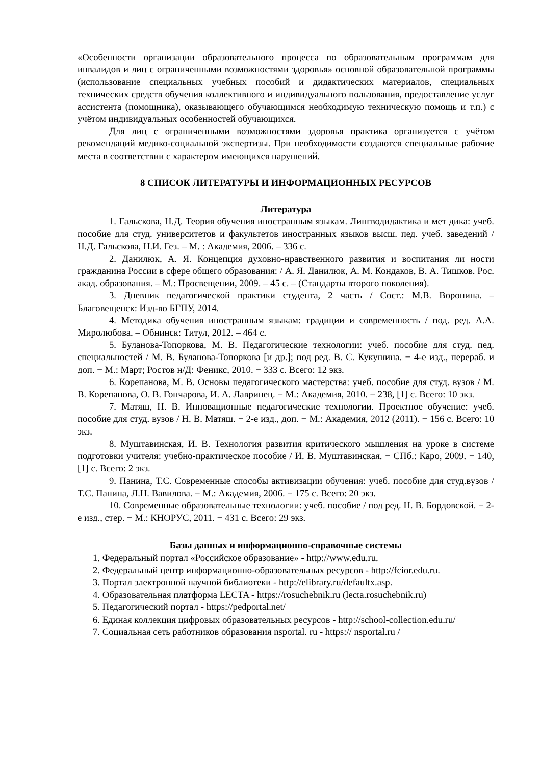«Особенности организации образовательного процесса по образовательным программам для инвалидов и лиц с ограниченными возможностями здоровья» основной образовательной программы (использование специальных учебных пособий и дидактических материалов, специальных технических средств обучения коллективного и индивидуального пользования, предоставление услуг ассистента (помощника), оказывающего обучающимся необходимую техническую помощь и т.п.) с учётом индивидуальных особенностей обучающихся.
Для лиц с ограниченными возможностями здоровья практика организуется с учётом рекомендаций медико-социальной экспертизы. При необходимости создаются специальные рабочие места в соответствии с характером имеющихся нарушений.
8 СПИСОК ЛИТЕРАТУРЫ И ИНФОРМАЦИОННЫХ РЕСУРСОВ
Литература
1. Гальскова, Н.Д. Теория обучения иностранным языкам. Лингводидактика и мет дика: учеб. пособие для студ. университетов и факультетов иностранных языков высш. пед. учеб. заведений / Н.Д. Гальскова, Н.И. Гез. – М. : Академия, 2006. – 336 с.
2. Данилюк, А. Я. Концепция духовно-нравственного развития и воспитания ли ности гражданина России в сфере общего образования: / А. Я. Данилюк, А. М. Кондаков, В. А. Тишков. Рос. акад. образования. – М.: Просвещении, 2009. – 45 с. – (Стандарты второго поколения).
3. Дневник педагогической практики студента, 2 часть / Сост.: М.В. Воронина. – Благовещенск: Изд-во БГПУ, 2014.
4. Методика обучения иностранным языкам: традиции и современность / под. ред. А.А. Миролюбова. – Обнинск: Титул, 2012. – 464 с.
5. Буланова-Топоркова, М. В. Педагогические технологии: учеб. пособие для студ. пед. специальностей / М. В. Буланова-Топоркова [и др.]; под ред. В. С. Кукушина. − 4-е изд., перераб. и доп. − М.: Март; Ростов н/Д: Феникс, 2010. − 333 с. Всего: 12 экз.
6. Корепанова, М. В. Основы педагогического мастерства: учеб. пособие для студ. вузов / М. В. Корепанова, О. В. Гончарова, И. А. Лавринец. − М.: Академия, 2010. − 238, [1] с. Всего: 10 экз.
7. Матяш, Н. В. Инновационные педагогические технологии. Проектное обучение: учеб. пособие для студ. вузов / Н. В. Матяш. − 2-е изд., доп. − М.: Академия, 2012 (2011). − 156 с. Всего: 10 экз.
8. Муштавинская, И. В. Технология развития критического мышления на уроке в системе подготовки учителя: учебно-практическое пособие / И. В. Муштавинская. − СПб.: Каро, 2009. − 140, [1] с. Всего: 2 экз.
9. Панина, Т.С. Современные способы активизации обучения: учеб. пособие для студ.вузов / Т.С. Панина, Л.Н. Вавилова. − М.: Академия, 2006. − 175 с. Всего: 20 экз.
10. Современные образовательные технологии: учеб. пособие / под ред. Н. В. Бордовской. − 2-е изд., стер. − М.: КНОРУС, 2011. − 431 с. Всего: 29 экз.
Базы данных и информационно-справочные системы
1. Федеральный портал «Российское образование» - http://www.edu.ru.
2. Федеральный центр информационно-образовательных ресурсов - http://fcior.edu.ru.
3. Портал электронной научной библиотеки - http://elibrary.ru/defaultx.asp.
4. Образовательная платформа LECTA - https://rosuchebnik.ru (lecta.rosuchebnik.ru)
5. Педагогический портал - https://pedportal.net/
6. Единая коллекция цифровых образовательных ресурсов - http://school-collection.edu.ru/
7. Социальная сеть работников образования nsportal. ru - https:// nsportal.ru /